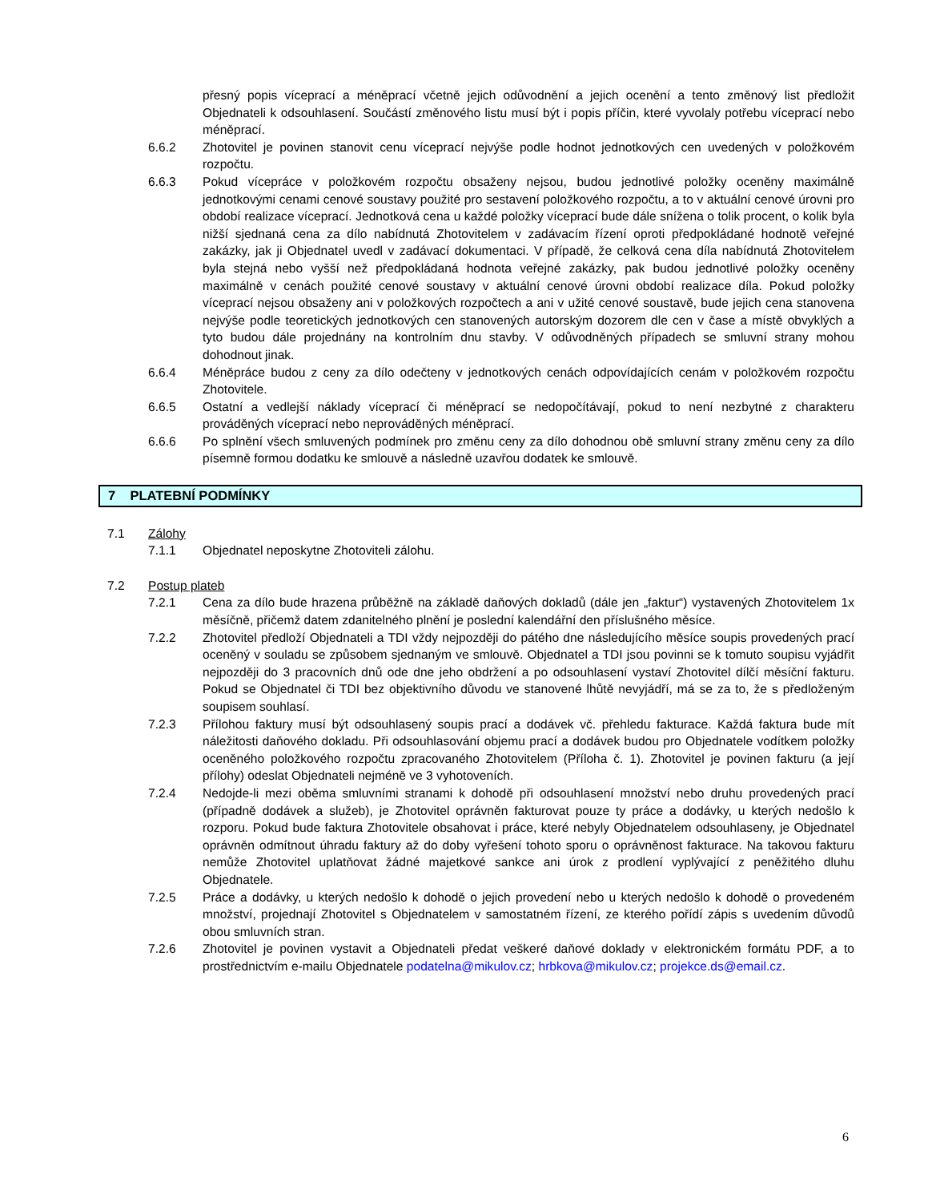přesný popis víceprací a méněprací včetně jejich odůvodnění a jejich ocenění a tento změnový list předložit Objednateli k odsouhlasení. Součástí změnového listu musí být i popis příčin, které vyvolaly potřebu víceprací nebo méněprací.
6.6.2 Zhotovitel je povinen stanovit cenu víceprací nejvýše podle hodnot jednotkových cen uvedených v položkovém rozpočtu.
6.6.3 Pokud vícepráce v položkovém rozpočtu obsaženy nejsou, budou jednotlivé položky oceněny maximálně jednotkovými cenami cenové soustavy použité pro sestavení položkového rozpočtu, a to v aktuální cenové úrovni pro období realizace víceprací. Jednotková cena u každé položky víceprací bude dále snížena o tolik procent, o kolik byla nižší sjednaná cena za dílo nabídnutá Zhotovitelem v zadávacím řízení oproti předpokládané hodnotě veřejné zakázky, jak ji Objednatel uvedl v zadávací dokumentaci. V případě, že celková cena díla nabídnutá Zhotovitelem byla stejná nebo vyšší než předpokládaná hodnota veřejné zakázky, pak budou jednotlivé položky oceněny maximálně v cenách použité cenové soustavy v aktuální cenové úrovni období realizace díla. Pokud položky víceprací nejsou obsaženy ani v položkových rozpočtech a ani v užité cenové soustavě, bude jejich cena stanovena nejvýše podle teoretických jednotkových cen stanovených autorským dozorem dle cen v čase a místě obvyklých a tyto budou dále projednány na kontrolním dnu stavby. V odůvodněných případech se smluvní strany mohou dohodnout jinak.
6.6.4 Méněpráce budou z ceny za dílo odečteny v jednotkových cenách odpovídajících cenám v položkovém rozpočtu Zhotovitele.
6.6.5 Ostatní a vedlejší náklady víceprací či méněprací se nedopočítávají, pokud to není nezbytné z charakteru prováděných víceprací nebo neprováděných méněprací.
6.6.6 Po splnění všech smluvených podmínek pro změnu ceny za dílo dohodnou obě smluvní strany změnu ceny za dílo písemně formou dodatku ke smlouvě a následně uzavřou dodatek ke smlouvě.
7 PLATEBNÍ PODMÍNKY
7.1 Zálohy
7.1.1 Objednatel neposkytne Zhotoviteli zálohu.
7.2 Postup plateb
7.2.1 Cena za dílo bude hrazena průběžně na základě daňových dokladů (dále jen „faktur“) vystavených Zhotovitelem 1x měsíčně, přičemž datem zdanitelného plnění je poslední kalendářní den příslušného měsíce.
7.2.2 Zhotovitel předloží Objednateli a TDI vždy nejpozději do pátého dne následujícího měsíce soupis provedených prací oceněný v souladu se způsobem sjednaným ve smlouvě. Objednatel a TDI jsou povinni se k tomuto soupisu vyjádřit nejpozději do 3 pracovních dnů ode dne jeho obdržení a po odsouhlasení vystaví Zhotovitel dílčí měsíční fakturu. Pokud se Objednatel či TDI bez objektivního důvodu ve stanovené lhůtě nevyjádří, má se za to, že s předloženým soupisem souhlasí.
7.2.3 Přílohou faktury musí být odsouhlasený soupis prací a dodávek vč. přehledu fakturace. Každá faktura bude mít náležitosti daňového dokladu. Při odsouhlasování objemu prací a dodávek budou pro Objednatele vodítkem položky oceněného položkového rozpočtu zpracovaného Zhotovitelem (Příloha č. 1). Zhotovitel je povinen fakturu (a její přílohy) odeslat Objednateli nejméně ve 3 vyhotoveních.
7.2.4 Nedojde-li mezi oběma smluvními stranami k dohodě při odsouhlasení množství nebo druhu provedených prací (případně dodávek a služeb), je Zhotovitel oprávněn fakturovat pouze ty práce a dodávky, u kterých nedošlo k rozporu. Pokud bude faktura Zhotovitele obsahovat i práce, které nebyly Objednatelem odsouhlaseny, je Objednatel oprávněn odmítnout úhradu faktury až do doby vyřešení tohoto sporu o oprávněnost fakturace. Na takovou fakturu nemůže Zhotovitel uplatňovat žádné majetkové sankce ani úrok z prodlení vyplývající z peněžitého dluhu Objednatele.
7.2.5 Práce a dodávky, u kterých nedošlo k dohodě o jejich provedení nebo u kterých nedošlo k dohodě o provedeném množství, projednají Zhotovitel s Objednatelem v samostatném řízení, ze kterého pořídí zápis s uvedením důvodů obou smluvních stran.
7.2.6 Zhotovitel je povinen vystavit a Objednateli předat veškeré daňové doklady v elektronickém formátu PDF, a to prostřednictvím e-mailu Objednatele podatelna@mikulov.cz; hrbkova@mikulov.cz; projekce.ds@email.cz.
6